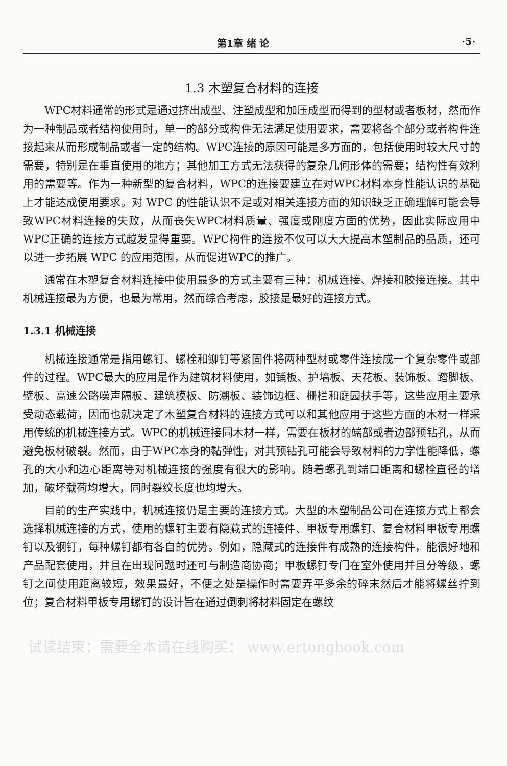第1章 绪 论 ·5·
1.3 木塑复合材料的连接
WPC材料通常的形式是通过挤出成型、注塑成型和加压成型而得到的型材或者板材，然而作为一种制品或者结构使用时，单一的部分或构件无法满足使用要求，需要将各个部分或者构件连接起来从而形成制品或者一定的结构。WPC连接的原因可能是多方面的，包括使用时较大尺寸的需要，特别是在垂直使用的地方；其他加工方式无法获得的复杂几何形体的需要；结构性有效利用的需要等。作为一种新型的复合材料，WPC的连接要建立在对WPC材料本身性能认识的基础上才能达成使用要求。对 WPC 的性能认识不足或对相关连接方面的知识缺乏正确理解可能会导致WPC材料连接的失败，从而丧失WPC材料质量、强度或刚度方面的优势，因此实际应用中WPC正确的连接方式越发显得重要。WPC构件的连接不仅可以大大提高木塑制品的品质，还可以进一步拓展 WPC 的应用范围，从而促进WPC的推广。
通常在木塑复合材料连接中使用最多的方式主要有三种：机械连接、焊接和胶接连接。其中机械连接最为方便，也最为常用，然而综合考虑，胶接是最好的连接方式。
1.3.1 机械连接
机械连接通常是指用螺钉、螺栓和铆钉等紧固件将两种型材或零件连接成一个复杂零件或部件的过程。WPC最大的应用是作为建筑材料使用，如铺板、护墙板、天花板、装饰板、踏脚板、壁板、高速公路噪声隔板、建筑模板、防潮板、装饰边框、栅栏和庭园扶手等，这些应用主要承受动态载荷，因而也就决定了木塑复合材料的连接方式可以和其他应用于这些方面的木材一样采用传统的机械连接方式。WPC的机械连接同木材一样，需要在板材的端部或者边部预钻孔，从而避免板材破裂。然而，由于WPC本身的黏弹性，对其预钻孔可能会导致材料的力学性能降低，螺孔的大小和边心距离等对机械连接的强度有很大的影响。随着螺孔到端口距离和螺栓直径的增加，破坏载荷均增大，同时裂纹长度也均增大。
目前的生产实践中，机械连接仍是主要的连接方式。大型的木塑制品公司在连接方式上都会选择机械连接的方式，使用的螺钉主要有隐藏式的连接件、甲板专用螺钉、复合材料甲板专用螺钉以及钢钉，每种螺钉都有各自的优势。例如，隐藏式的连接件有成熟的连接构件，能很好地和产品配套使用，并且在出现问题时还可与制造商协商；甲板螺钉专门在室外使用并且分等级，螺钉之间使用距离较短，效果最好，不便之处是操作时需要弄平多余的碎末然后才能将螺丝拧到位；复合材料甲板专用螺钉的设计旨在通过倒刺将材料固定在螺纹
试读结束：需要全本请在线购买： www.ertongbook.com